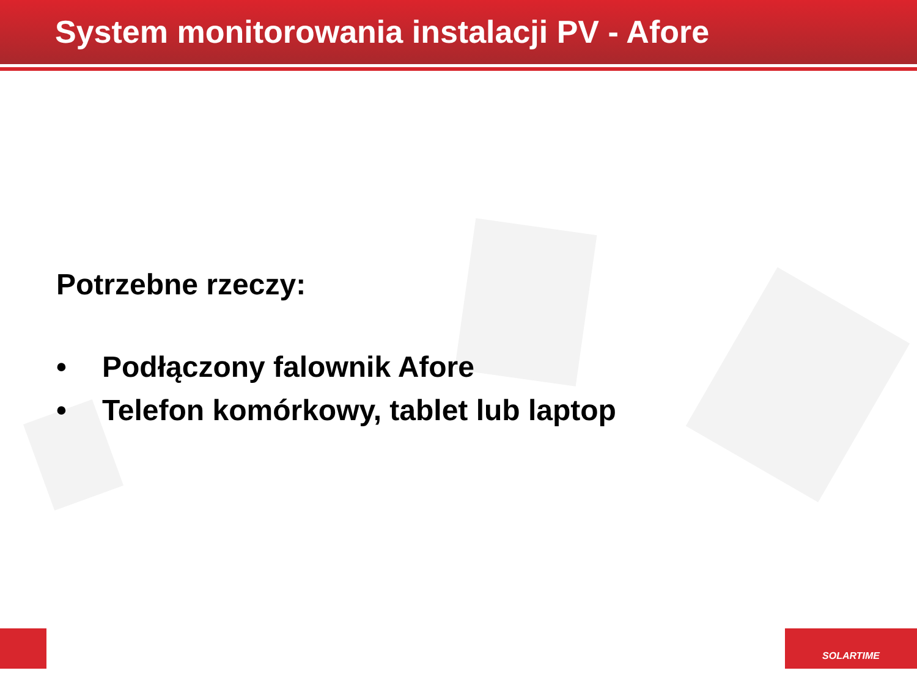System monitorowania instalacji PV - Afore
Potrzebne rzeczy:
• Podłączony falownik Afore
• Telefon komórkowy, tablet lub laptop
SOLARTIME